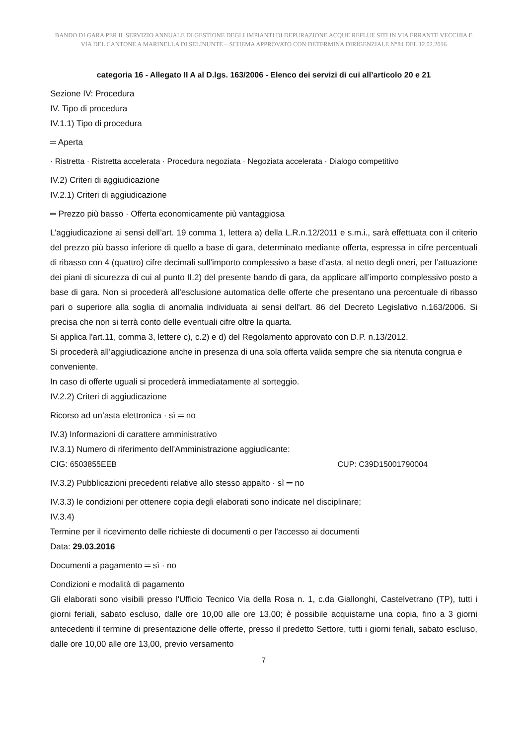BANDO DI GARA PER IL SERVIZIO ANNUALE DI GESTIONE DEGLI IMPIANTI DI DEPURAZIONE ACQUE REFLUE SITI IN VIA ERRANTE VECCHIA E VIA DEL CANTONE A MARINELLA DI SELINUNTE – SCHEMA APPROVATO CON DETERMINA DIRIGENZIALE N°84 DEL 12.02.2016
categoria 16 - Allegato II A al D.lgs. 163/2006 - Elenco dei servizi di cui all’articolo 20 e 21
Sezione IV: Procedura
IV. Tipo di procedura
IV.1.1) Tipo di procedura
═ Aperta
· Ristretta · Ristretta accelerata · Procedura negoziata · Negoziata accelerata · Dialogo competitivo
IV.2) Criteri di aggiudicazione
IV.2.1) Criteri di aggiudicazione
═ Prezzo più basso · Offerta economicamente più vantaggiosa
L’aggiudicazione ai sensi dell’art. 19 comma 1, lettera a) della L.R.n.12/2011 e s.m.i., sarà effettuata con il criterio del prezzo più basso inferiore di quello a base di gara, determinato mediante offerta, espressa in cifre percentuali di ribasso con 4 (quattro) cifre decimali sull’importo complessivo a base d’asta, al netto degli oneri, per l’attuazione dei piani di sicurezza di cui al punto II.2) del presente bando di gara, da applicare all’importo complessivo posto a base di gara. Non si procederà all’esclusione automatica delle offerte che presentano una percentuale di ribasso pari o superiore alla soglia di anomalia individuata ai sensi dell'art. 86 del Decreto Legislativo n.163/2006. Si precisa che non si terrà conto delle eventuali cifre oltre la quarta.
Si applica l'art.11, comma 3, lettere c), c.2) e d) del Regolamento approvato con D.P. n.13/2012.
Si procederà all’aggiudicazione anche in presenza di una sola offerta valida sempre che sia ritenuta congrua e conveniente.
In caso di offerte uguali si procederà immediatamente al sorteggio.
IV.2.2) Criteri di aggiudicazione
Ricorso ad un’asta elettronica · sì ═ no
IV.3) Informazioni di carattere amministrativo
IV.3.1) Numero di riferimento dell'Amministrazione aggiudicante:
CIG: 6503855EEB CUP: C39D15001790004
IV.3.2) Pubblicazioni precedenti relative allo stesso appalto · sì ═ no
IV.3.3) le condizioni per ottenere copia degli elaborati sono indicate nel disciplinare;
IV.3.4)
Termine per il ricevimento delle richieste di documenti o per l'accesso ai documenti
Data: 29.03.2016
Documenti a pagamento ═ sì · no
Condizioni e modalità di pagamento
Gli elaborati sono visibili presso l'Ufficio Tecnico Via della Rosa n. 1, c.da Giallonghi, Castelvetrano (TP), tutti i giorni feriali, sabato escluso, dalle ore 10,00 alle ore 13,00; è possibile acquistarne una copia, fino a 3 giorni antecedenti il termine di presentazione delle offerte, presso il predetto Settore, tutti i giorni feriali, sabato escluso, dalle ore 10,00 alle ore 13,00, previo versamento
7